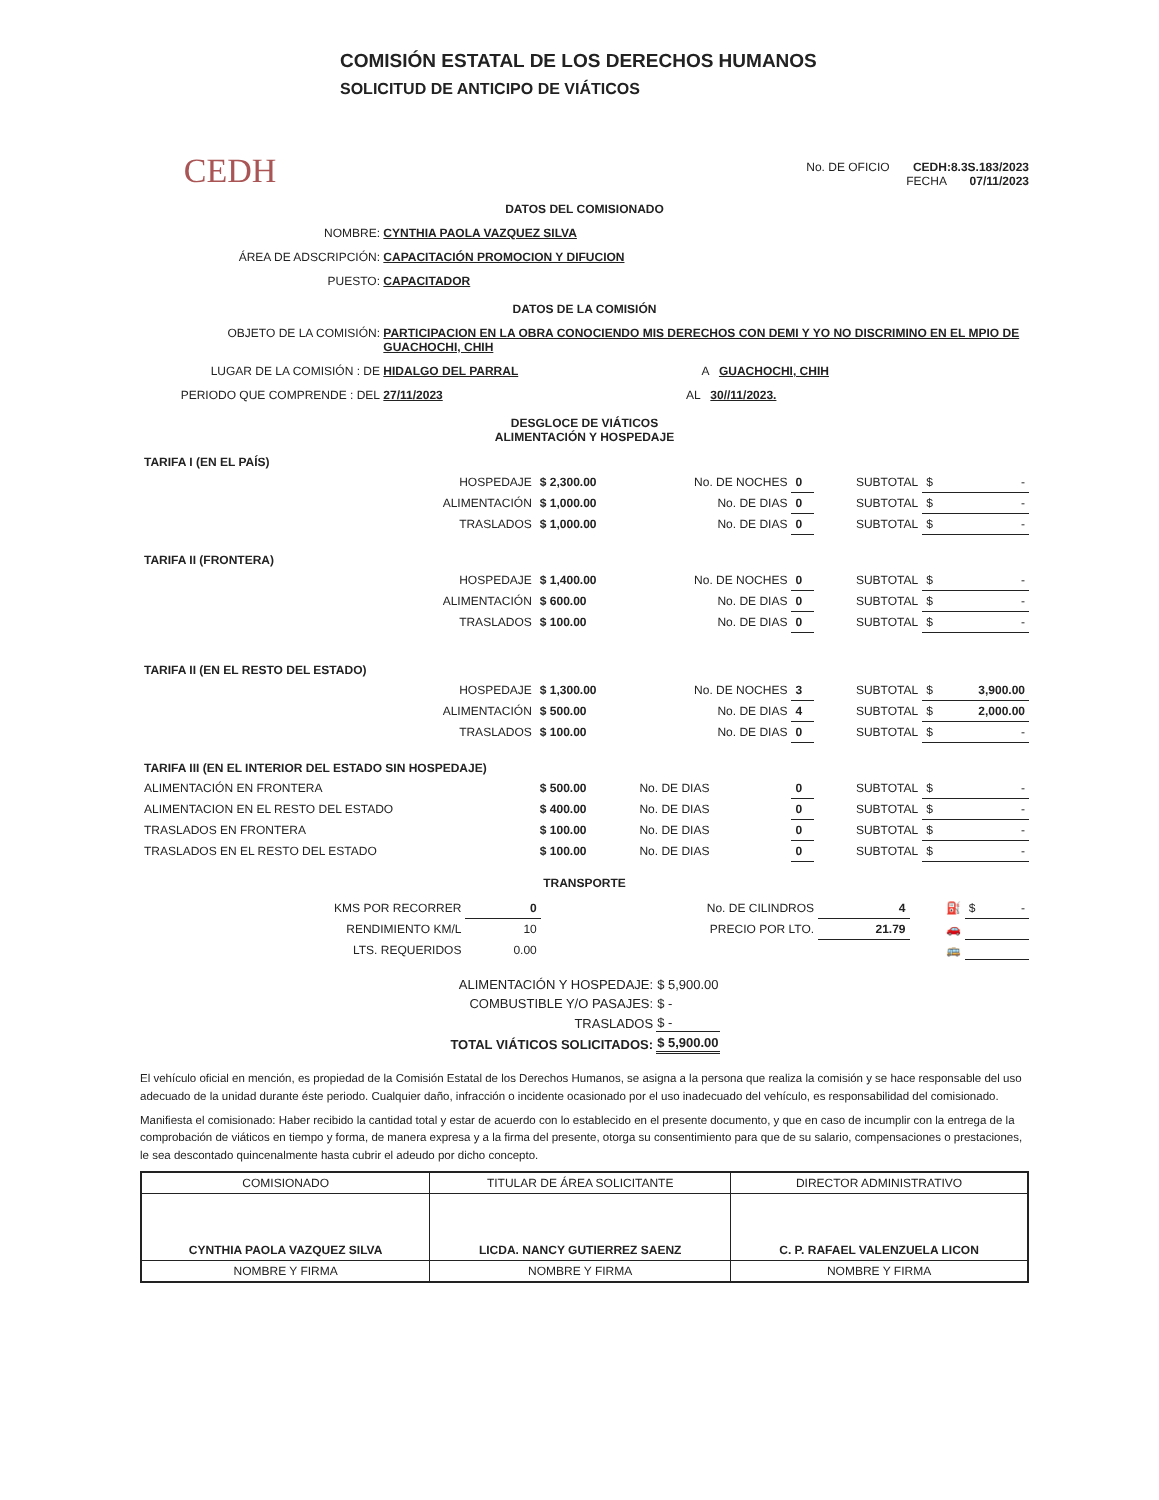CEDH
COMISIÓN ESTATAL DE LOS DERECHOS HUMANOS
SOLICITUD DE ANTICIPO DE VIÁTICOS
No. DE OFICIO CEDH:8.3S.183/2023
FECHA 07/11/2023
DATOS DEL COMISIONADO
NOMBRE: CYNTHIA PAOLA VAZQUEZ SILVA
ÁREA DE ADSCRIPCIÓN: CAPACITACIÓN PROMOCION Y DIFUCION
PUESTO: CAPACITADOR
DATOS DE LA COMISIÓN
OBJETO DE LA COMISIÓN: PARTICIPACION EN LA OBRA CONOCIENDO MIS DERECHOS CON DEMI Y YO NO DISCRIMINO EN EL MPIO DE GUACHOCHI, CHIH
LUGAR DE LA COMISIÓN : DE HIDALGO DEL PARRAL A GUACHOCHI, CHIH
PERIODO QUE COMPRENDE : DEL 27/11/2023 AL 30//11/2023.
DESGLOCE DE VIÁTICOS
ALIMENTACIÓN Y HOSPEDAJE
| TARIFA I (EN EL PAÍS) | | | | | | |
| HOSPEDAJE | $ 2,300.00 | No. DE NOCHES | 0 | SUBTOTAL | $ | - |
| ALIMENTACIÓN | $ 1,000.00 | No. DE DIAS | 0 | SUBTOTAL | $ | - |
| TRASLADOS | $ 1,000.00 | No. DE DIAS | 0 | SUBTOTAL | $ | - |
| TARIFA II (FRONTERA) | | | | | | |
| HOSPEDAJE | $ 1,400.00 | No. DE NOCHES | 0 | SUBTOTAL | $ | - |
| ALIMENTACIÓN | $ 600.00 | No. DE DIAS | 0 | SUBTOTAL | $ | - |
| TRASLADOS | $ 100.00 | No. DE DIAS | 0 | SUBTOTAL | $ | - |
| TARIFA II (EN EL RESTO DEL ESTADO) | | | | | | |
| HOSPEDAJE | $ 1,300.00 | No. DE NOCHES | 3 | SUBTOTAL | $ | 3,900.00 |
| ALIMENTACIÓN | $ 500.00 | No. DE DIAS | 4 | SUBTOTAL | $ | 2,000.00 |
| TRASLADOS | $ 100.00 | No. DE DIAS | 0 | SUBTOTAL | $ | - |
| TARIFA III (EN EL INTERIOR DEL ESTADO SIN HOSPEDAJE) | | | | | | |
| ALIMENTACIÓN EN FRONTERA | $ 500.00 | No. DE DIAS | 0 | SUBTOTAL | $ | - |
| ALIMENTACION EN EL RESTO DEL ESTADO | $ 400.00 | No. DE DIAS | 0 | SUBTOTAL | $ | - |
| TRASLADOS EN FRONTERA | $ 100.00 | No. DE DIAS | 0 | SUBTOTAL | $ | - |
| TRASLADOS EN EL RESTO DEL ESTADO | $ 100.00 | No. DE DIAS | 0 | SUBTOTAL | $ | - |
TRANSPORTE
| KMS POR RECORRER | 0 | No. DE CILINDROS | 4 | ⛽ | $ | - |
| RENDIMIENTO KM/L | 10 | PRECIO POR LTO. | 21.79 | 🚗 | | |
| LTS. REQUERIDOS | 0.00 | | | 🚌 | | |
| ALIMENTACIÓN Y HOSPEDAJE: | $ 5,900.00 |
| COMBUSTIBLE Y/O PASAJES: | $ - |
| TRASLADOS | $ - |
| TOTAL VIÁTICOS SOLICITADOS: | $ 5,900.00 |
El vehículo oficial en mención, es propiedad de la Comisión Estatal de los Derechos Humanos, se asigna a la persona que realiza la comisión y se hace responsable del uso adecuado de la unidad durante éste periodo. Cualquier daño, infracción o incidente ocasionado por el uso inadecuado del vehículo, es responsabilidad del comisionado.
Manifiesta el comisionado: Haber recibido la cantidad total y estar de acuerdo con lo establecido en el presente documento, y que en caso de incumplir con la entrega de la comprobación de viáticos en tiempo y forma, de manera expresa y a la firma del presente, otorga su consentimiento para que de su salario, compensaciones o prestaciones, le sea descontado quincenalmente hasta cubrir el adeudo por dicho concepto.
| COMISIONADO | TITULAR DE ÁREA SOLICITANTE | DIRECTOR ADMINISTRATIVO |
| CYNTHIA PAOLA VAZQUEZ SILVA | LICDA. NANCY GUTIERREZ SAENZ | C. P. RAFAEL VALENZUELA LICON |
| NOMBRE Y FIRMA | NOMBRE Y FIRMA | NOMBRE Y FIRMA |